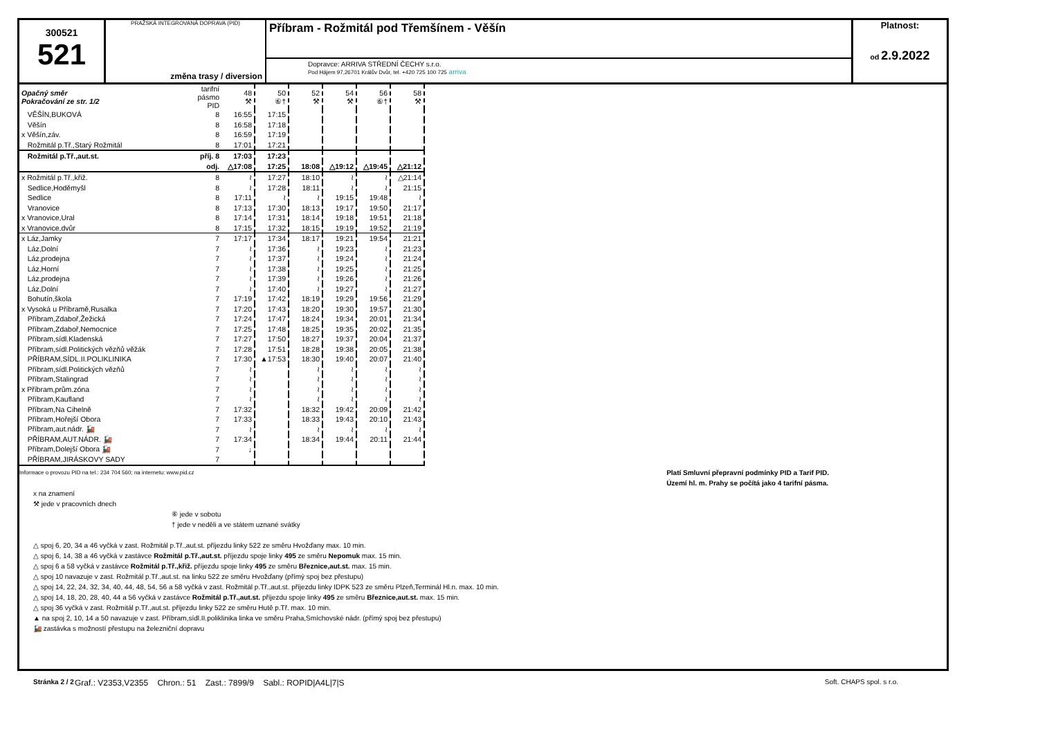300521
521
PRAŽSKÁ INTEGROVANÁ DOPRAVA (PID)
změna trasy / diversion
Příbram - Rožmitál pod Třemšínem - Věšín
Dopravce: ARRIVA STŘEDNÍ ČECHY s.r.o.
Pod Hájem 97,26701 Králův Dvůr, tel. +420 725 100 725 arriva
Platnost:
od 2.9.2022
| Opačný směr Pokračování ze str. 1/2 | tarifní pásmo PID | 48 ⚒ | 50 ⑥† | 52 ⚒ | 54 ⚒ | 56 ⑥† | 58 ⚒ |
| VĚŠÍN,BUKOVÁ | 8 | 16:55 | 17:15 | | | | |
| Věšín | 8 | 16:58 | 17:18 | | | | |
| x Věšín,záv. | 8 | 16:59 | 17:19 | | | | |
| Rožmitál p.Tř.,Starý Rožmitál | 8 | 17:01 | 17:21 | | | | |
| Rožmitál p.Tř.,aut.st. | příj. 8 | 17:03 | 17:23 | | | | |
| | odj. | △17:08 | 17:25 | 18:08 | △19:12 | △19:45 | △21:12 |
| x Rožmitál p.Tř.,křiž. | 8 | ≀ | 17:27 | 18:10 | ≀ | ≀ | △21:14 |
| Sedlice,Hoděmyšl | 8 | ≀ | 17:28 | 18:11 | ≀ | ≀ | 21:15 |
| Sedlice | 8 | 17:11 | ≀ | ≀ | 19:15 | 19:48 | ≀ |
| Vranovice | 8 | 17:13 | 17:30 | 18:13 | 19:17 | 19:50 | 21:17 |
| x Vranovice,Ural | 8 | 17:14 | 17:31 | 18:14 | 19:18 | 19:51 | 21:18 |
| x Vranovice,dvůr | 8 | 17:15 | 17:32 | 18:15 | 19:19 | 19:52 | 21:19 |
| x Láz,Jamky | 7 | 17:17 | 17:34 | 18:17 | 19:21 | 19:54 | 21:21 |
| Láz,Dolní | 7 | ≀ | 17:36 | ≀ | 19:23 | ≀ | 21:23 |
| Láz,prodejna | 7 | ≀ | 17:37 | ≀ | 19:24 | ≀ | 21:24 |
| Láz,Horní | 7 | ≀ | 17:38 | ≀ | 19:25 | ≀ | 21:25 |
| Láz,prodejna | 7 | ≀ | 17:39 | ≀ | 19:26 | ≀ | 21:26 |
| Láz,Dolní | 7 | ≀ | 17:40 | ≀ | 19:27 | ≀ | 21:27 |
| Bohutín,škola | 7 | 17:19 | 17:42 | 18:19 | 19:29 | 19:56 | 21:29 |
| x Vysoká u Příbramě,Rusalka | 7 | 17:20 | 17:43 | 18:20 | 19:30 | 19:57 | 21:30 |
| Příbram,Zdaboř,Žežická | 7 | 17:24 | 17:47 | 18:24 | 19:34 | 20:01 | 21:34 |
| Příbram,Zdaboř,Nemocnice | 7 | 17:25 | 17:48 | 18:25 | 19:35 | 20:02 | 21:35 |
| Příbram,sídl.Kladenská | 7 | 17:27 | 17:50 | 18:27 | 19:37 | 20:04 | 21:37 |
| Příbram,sídl.Politických vězňů věžák | 7 | 17:28 | 17:51 | 18:28 | 19:38 | 20:05 | 21:38 |
| PŘÍBRAM,SÍDL.II.POLIKLINIKA | 7 | 17:30 | ▲17:53 | 18:30 | 19:40 | 20:07 | 21:40 |
| Příbram,sídl.Politických vězňů | 7 | ≀ | | ≀ | ≀ | ≀ | ≀ |
| Příbram,Stalingrad | 7 | ≀ | | ≀ | ≀ | ≀ | ≀ |
| x Příbram,prům.zóna | 7 | ≀ | | ≀ | ≀ | ≀ | ≀ |
| Příbram,Kaufland | 7 | ≀ | | ≀ | ≀ | ≀ | ≀ |
| Příbram,Na Cihelně | 7 | 17:32 | | 18:32 | 19:42 | 20:09 | 21:42 |
| Příbram,Hořejší Obora | 7 | 17:33 | | 18:33 | 19:43 | 20:10 | 21:43 |
| Příbram,aut.nádr. 🚂 | 7 | ≀ | | ≀ | ≀ | ≀ | ≀ |
| PŘÍBRAM,AUT.NÁDR. 🚂 | 7 | 17:34 | | 18:34 | 19:44 | 20:11 | 21:44 |
| Příbram,Dolejší Obora 🚂 | 7 | ↓ | | | | | |
| PŘÍBRAM,JIRÁSKOVY SADY | 7 | | | | | | |
Informace o provozu PID na tel.: 234 704 560; na internetu: www.pid.cz Platí Smluvní přepravní podmínky PID a Tarif PID.
Území hl. m. Prahy se počítá jako 4 tarifní pásma.
x na znamení
⚒ jede v pracovních dnech
⑥ jede v sobotu
† jede v neděli a ve státem uznané svátky
△ spoj 6, 20, 34 a 46 vyčká v zast. Rožmitál p.Tř.,aut.st. příjezdu linky 522 ze směru Hvožďany max. 10 min.
△ spoj 6, 14, 38 a 46 vyčká v zastávce Rožmitál p.Tř.,aut.st. příjezdu spoje linky 495 ze směru Nepomuk max. 15 min.
△ spoj 6 a 58 vyčká v zastávce Rožmitál p.Tř.,křiž. příjezdu spoje linky 495 ze směru Březnice,aut.st. max. 15 min.
△ spoj 10 navazuje v zast. Rožmitál p.Tř.,aut.st. na linku 522 ze směru Hvožďany (přímý spoj bez přestupu)
△ spoj 14, 22, 24, 32, 34, 40, 44, 48, 54, 56 a 58 vyčká v zast. Rožmitál p.Tř.,aut.st. příjezdu linky IDPK 523 ze směru Plzeň,Terminál Hl.n. max. 10 min.
△ spoj 14, 18, 20, 28, 40, 44 a 56 vyčká v zastávce Rožmitál p.Tř.,aut.st. příjezdu spoje linky 495 ze směru Březnice,aut.st. max. 15 min.
△ spoj 36 vyčká v zast. Rožmitál p.Tř.,aut.st. příjezdu linky 522 ze směru Hutě p.Tř. max. 10 min.
▲ na spoj 2, 10, 14 a 50 navazuje v zast. Příbram,sídl.II.poliklinika linka ve směru Praha,Smíchovské nádr. (přímý spoj bez přestupu)
🚂 zastávka s možností přestupu na železniční dopravu
Stránka 2 / 2 Soft. CHAPS spol. s r.o.
Graf.: V2353,V2355 Chron.: 51 Zast.: 7899/9 Sabl.: ROPID|A4L|7|S